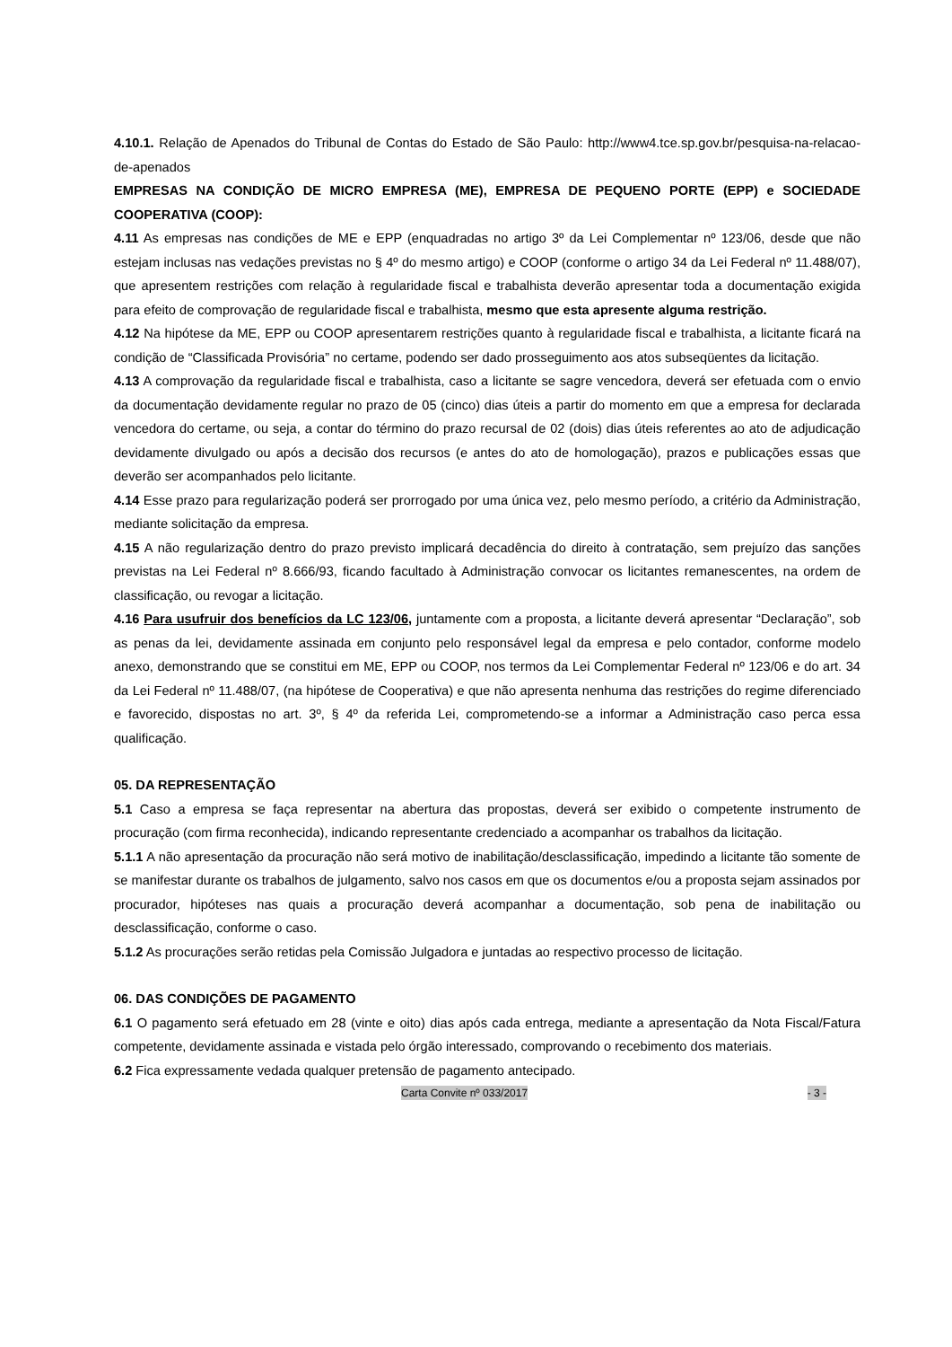4.10.1. Relação de Apenados do Tribunal de Contas do Estado de São Paulo: http://www4.tce.sp.gov.br/pesquisa-na-relacao-de-apenados
EMPRESAS NA CONDIÇÃO DE MICRO EMPRESA (ME), EMPRESA DE PEQUENO PORTE (EPP) e SOCIEDADE COOPERATIVA (COOP):
4.11 As empresas nas condições de ME e EPP (enquadradas no artigo 3º da Lei Complementar nº 123/06, desde que não estejam inclusas nas vedações previstas no § 4º do mesmo artigo) e COOP (conforme o artigo 34 da Lei Federal nº 11.488/07), que apresentem restrições com relação à regularidade fiscal e trabalhista deverão apresentar toda a documentação exigida para efeito de comprovação de regularidade fiscal e trabalhista, mesmo que esta apresente alguma restrição.
4.12 Na hipótese da ME, EPP ou COOP apresentarem restrições quanto à regularidade fiscal e trabalhista, a licitante ficará na condição de “Classificada Provisória” no certame, podendo ser dado prosseguimento aos atos subseqüentes da licitação.
4.13 A comprovação da regularidade fiscal e trabalhista, caso a licitante se sagre vencedora, deverá ser efetuada com o envio da documentação devidamente regular no prazo de 05 (cinco) dias úteis a partir do momento em que a empresa for declarada vencedora do certame, ou seja, a contar do término do prazo recursal de 02 (dois) dias úteis referentes ao ato de adjudicação devidamente divulgado ou após a decisão dos recursos (e antes do ato de homologação), prazos e publicações essas que deverão ser acompanhados pelo licitante.
4.14 Esse prazo para regularização poderá ser prorrogado por uma única vez, pelo mesmo período, a critério da Administração, mediante solicitação da empresa.
4.15 A não regularização dentro do prazo previsto implicará decadência do direito à contratação, sem prejuízo das sanções previstas na Lei Federal nº 8.666/93, ficando facultado à Administração convocar os licitantes remanescentes, na ordem de classificação, ou revogar a licitação.
4.16 Para usufruir dos benefícios da LC 123/06, juntamente com a proposta, a licitante deverá apresentar “Declaração”, sob as penas da lei, devidamente assinada em conjunto pelo responsável legal da empresa e pelo contador, conforme modelo anexo, demonstrando que se constitui em ME, EPP ou COOP, nos termos da Lei Complementar Federal nº 123/06 e do art. 34 da Lei Federal nº 11.488/07, (na hipótese de Cooperativa) e que não apresenta nenhuma das restrições do regime diferenciado e favorecido, dispostas no art. 3º, § 4º da referida Lei, comprometendo-se a informar a Administração caso perca essa qualificação.
05. DA REPRESENTAÇÃO
5.1 Caso a empresa se faça representar na abertura das propostas, deverá ser exibido o competente instrumento de procuração (com firma reconhecida), indicando representante credenciado a acompanhar os trabalhos da licitação.
5.1.1 A não apresentação da procuração não será motivo de inabilitação/desclassificação, impedindo a licitante tão somente de se manifestar durante os trabalhos de julgamento, salvo nos casos em que os documentos e/ou a proposta sejam assinados por procurador, hipóteses nas quais a procuração deverá acompanhar a documentação, sob pena de inabilitação ou desclassificação, conforme o caso.
5.1.2 As procurações serão retidas pela Comissão Julgadora e juntadas ao respectivo processo de licitação.
06. DAS CONDIÇÕES DE PAGAMENTO
6.1 O pagamento será efetuado em 28 (vinte e oito) dias após cada entrega, mediante a apresentação da Nota Fiscal/Fatura competente, devidamente assinada e vistada pelo órgão interessado, comprovando o recebimento dos materiais.
6.2 Fica expressamente vedada qualquer pretensão de pagamento antecipado.
Carta Convite nº 033/2017 - 3 -